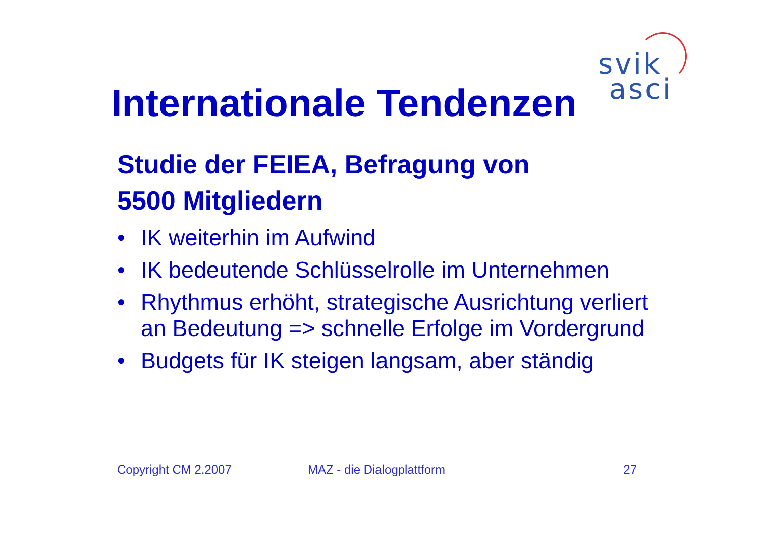svik
asci
Internationale Tendenzen
Studie der FEIEA, Befragung von
5500 Mitgliedern
• IK weiterhin im Aufwind
• IK bedeutende Schlüsselrolle im Unternehmen
• Rhythmus erhöht, strategische Ausrichtung verliert an Bedeutung => schnelle Erfolge im Vordergrund
• Budgets für IK steigen langsam, aber ständig
Copyright CM 2.2007 MAZ - die Dialogplattform 27